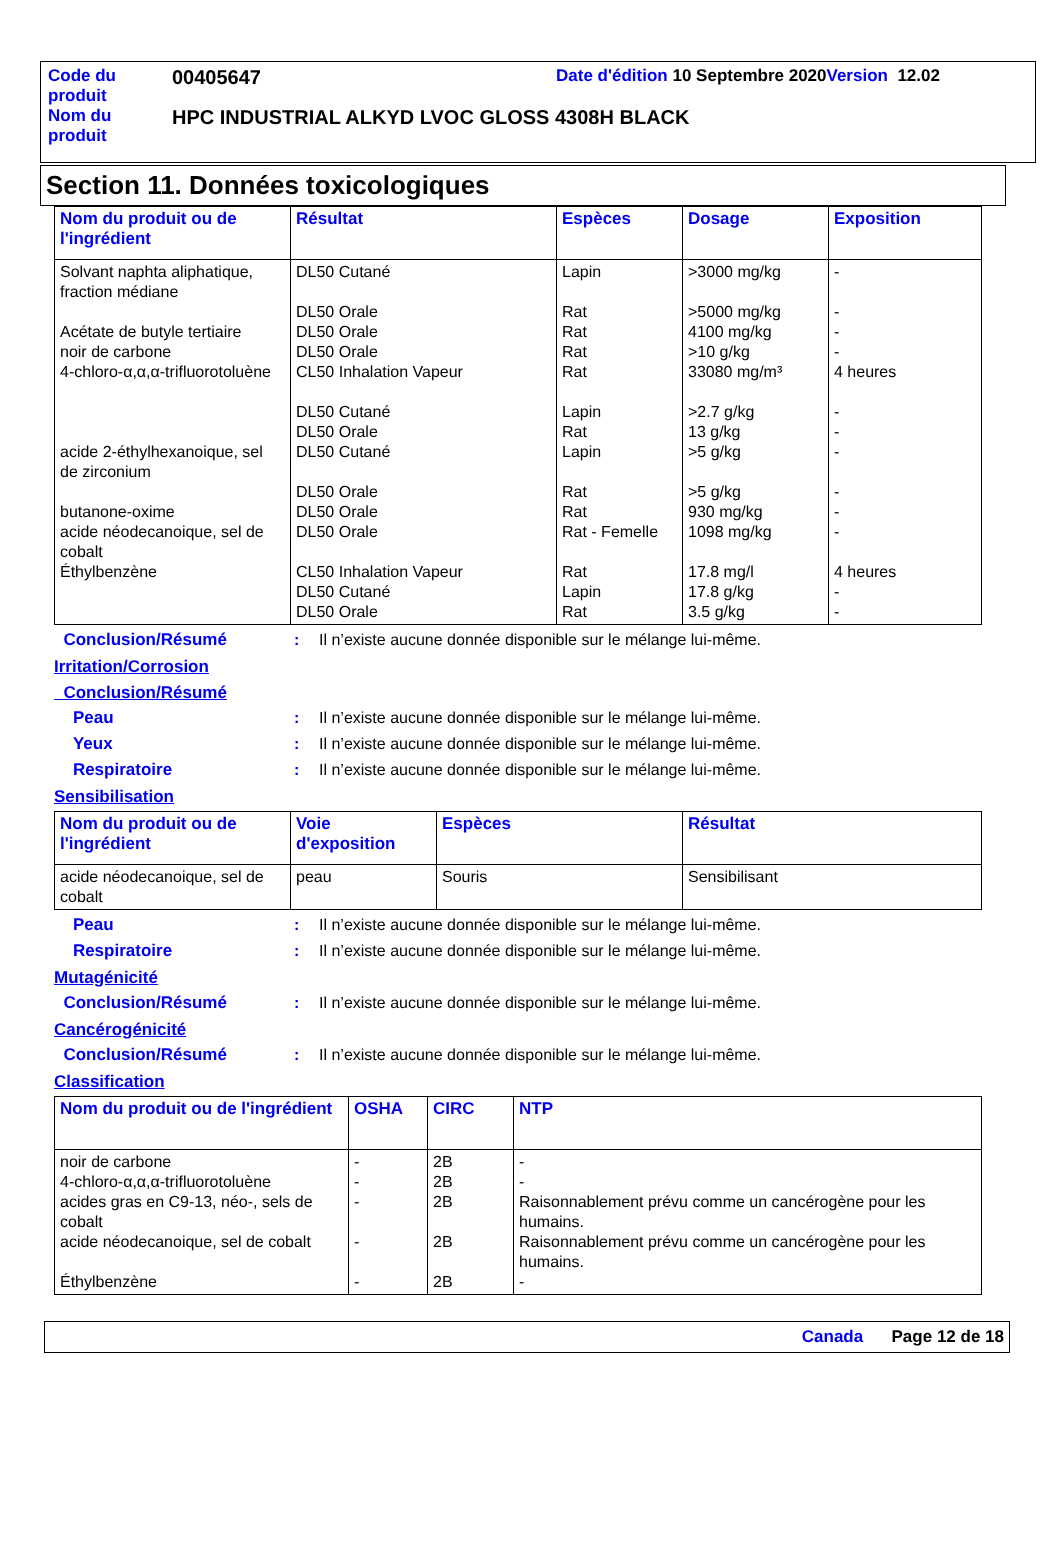| Code du produit | 00405647 | Date d'édition 10 Septembre 2020 Version 12.02 |
| Nom du produit | HPC INDUSTRIAL ALKYD LVOC GLOSS 4308H BLACK | |
Section 11. Données toxicologiques
| Nom du produit ou de l'ingrédient | Résultat | Espèces | Dosage | Exposition |
| --- | --- | --- | --- | --- |
| Solvant naphta aliphatique, fraction médiane Acétate de butyle tertiaire noir de carbone 4-chloro-α,α,α-trifluorotoluène acide 2-éthylhexanoique, sel de zirconium butanone-oxime acide néodecanoique, sel de cobalt Éthylbenzène | DL50 Cutané DL50 Orale DL50 Orale DL50 Orale CL50 Inhalation Vapeur DL50 Cutané DL50 Orale DL50 Cutané DL50 Orale DL50 Orale DL50 Orale CL50 Inhalation Vapeur DL50 Cutané DL50 Orale | Lapin Rat Rat Rat Rat Lapin Rat Lapin Rat Rat Rat - Femelle Rat Lapin Rat | >3000 mg/kg >5000 mg/kg 4100 mg/kg >10 g/kg 33080 mg/m³ >2.7 g/kg 13 g/kg >5 g/kg >5 g/kg 930 mg/kg 1098 mg/kg 17.8 mg/l 17.8 g/kg 3.5 g/kg | - - - - 4 heures - - - - - - 4 heures - - |
Conclusion/Résumé : Il n’existe aucune donnée disponible sur le mélange lui-même.
Irritation/Corrosion
Conclusion/Résumé
Peau : Il n’existe aucune donnée disponible sur le mélange lui-même.
Yeux : Il n’existe aucune donnée disponible sur le mélange lui-même.
Respiratoire : Il n’existe aucune donnée disponible sur le mélange lui-même.
Sensibilisation
| Nom du produit ou de l'ingrédient | Voie d'exposition | Espèces | Résultat |
| --- | --- | --- | --- |
| acide néodecanoique, sel de cobalt | peau | Souris | Sensibilisant |
Peau : Il n’existe aucune donnée disponible sur le mélange lui-même.
Respiratoire : Il n’existe aucune donnée disponible sur le mélange lui-même.
Mutagénicité
Conclusion/Résumé : Il n’existe aucune donnée disponible sur le mélange lui-même.
Cancérogénicité
Conclusion/Résumé : Il n’existe aucune donnée disponible sur le mélange lui-même.
Classification
| Nom du produit ou de l'ingrédient | OSHA | CIRC | NTP |
| --- | --- | --- | --- |
| noir de carbone 4-chloro-α,α,α-trifluorotoluène acides gras en C9-13, néo-, sels de cobalt acide néodecanoique, sel de cobalt Éthylbenzène | - - - - - | 2B 2B 2B 2B 2B | - - Raisonnablement prévu comme un cancérogène pour les humains. Raisonnablement prévu comme un cancérogène pour les humains. - |
Canada Page 12 de 18